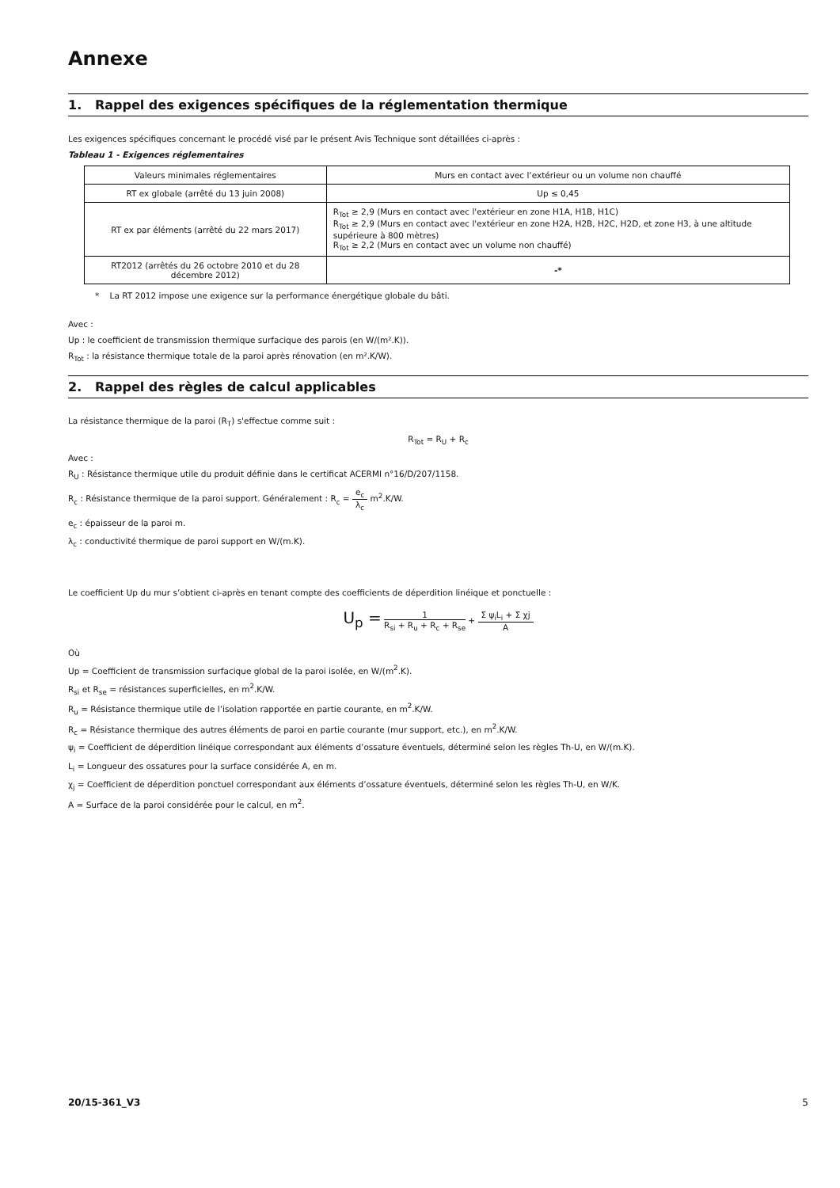Annexe
1. Rappel des exigences spécifiques de la réglementation thermique
Les exigences spécifiques concernant le procédé visé par le présent Avis Technique sont détaillées ci-après :
Tableau 1 - Exigences réglementaires
| Valeurs minimales réglementaires | Murs en contact avec l’extérieur ou un volume non chauffé |
| RT ex globale (arrêté du 13 juin 2008) | Up ≤ 0,45 |
| RT ex par éléments (arrêté du 22 mars 2017) | R<sub>Tot</sub> ≥ 2,9 (Murs en contact avec l'extérieur en zone H1A, H1B, H1C) R<sub>Tot</sub> ≥ 2,9 (Murs en contact avec l'extérieur en zone H2A, H2B, H2C, H2D, et zone H3, à une altitude supérieure à 800 mètres) R<sub>Tot</sub> ≥ 2,2 (Murs en contact avec un volume non chauffé) |
| RT2012 (arrêtés du 26 octobre 2010 et du 28 décembre 2012) | -* |
* La RT 2012 impose une exigence sur la performance énergétique globale du bâti.
Avec :
Up : le coefficient de transmission thermique surfacique des parois (en W/(m².K)).
R<sub>Tot</sub> : la résistance thermique totale de la paroi après rénovation (en m².K/W).
2. Rappel des règles de calcul applicables
La résistance thermique de la paroi (R<sub>T</sub>) s'effectue comme suit :
R<sub>Tot</sub> = R<sub>U</sub> + R<sub>c</sub>
Avec :
R<sub>U</sub> : Résistance thermique utile du produit définie dans le certificat ACERMI n°16/D/207/1158.
R<sub>c</sub> : Résistance thermique de la paroi support. Généralement : R<sub>c</sub> = e<sub>c</sub> λ<sub>c</sub> m<sup>2</sup>.K/W.
e<sub>c</sub> : épaisseur de la paroi m.
λ<sub>c</sub> : conductivité thermique de paroi support en W/(m.K).
Le coefficient Up du mur s’obtient ci-après en tenant compte des coefficients de déperdition linéique et ponctuelle :
U<sub>p</sub> = 1 R<sub>si</sub> + R<sub>u</sub> + R<sub>c</sub> + R<sub>se</sub> + Σ ψ<sub>i</sub>L<sub>i</sub> + Σ χj A
Où
Up = Coefficient de transmission surfacique global de la paroi isolée, en W/(m<sup>2</sup>.K).
R<sub>si</sub> et R<sub>se</sub> = résistances superficielles, en m<sup>2</sup>.K/W.
R<sub>u</sub> = Résistance thermique utile de l’isolation rapportée en partie courante, en m<sup>2</sup>.K/W.
R<sub>c</sub> = Résistance thermique des autres éléments de paroi en partie courante (mur support, etc.), en m<sup>2</sup>.K/W.
ψ<sub>i</sub> = Coefficient de déperdition linéique correspondant aux éléments d’ossature éventuels, déterminé selon les règles Th-U, en W/(m.K).
L<sub>i</sub> = Longueur des ossatures pour la surface considérée A, en m.
χ<sub>j</sub> = Coefficient de déperdition ponctuel correspondant aux éléments d’ossature éventuels, déterminé selon les règles Th-U, en W/K.
A = Surface de la paroi considérée pour le calcul, en m<sup>2</sup>.
20/15-361_V3 5